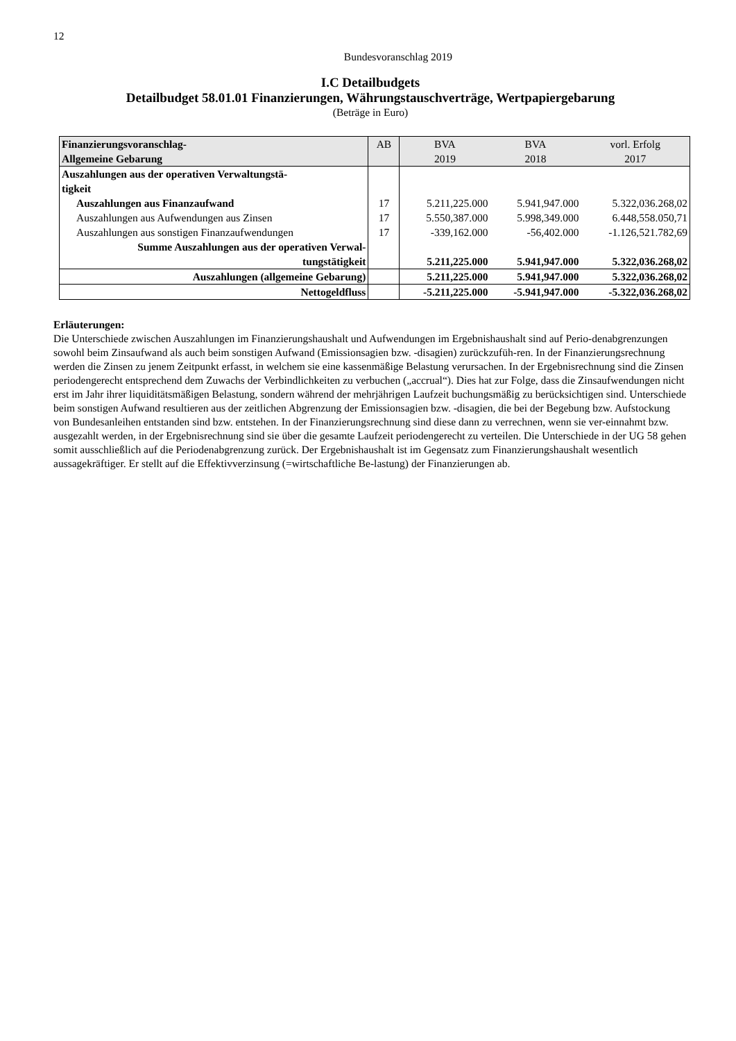12
Bundesvoranschlag 2019
I.C Detailbudgets
Detailbudget 58.01.01 Finanzierungen, Währungstauschverträge, Wertpapiergebarung
(Beträge in Euro)
| Finanzierungsvoranschlag- Allgemeine Gebarung | AB | BVA 2019 | BVA 2018 | vorl. Erfolg 2017 |
| --- | --- | --- | --- | --- |
| Auszahlungen aus der operativen Verwaltungstä- tigkeit | | | | |
| Auszahlungen aus Finanzaufwand | 17 | 5.211,225.000 | 5.941,947.000 | 5.322,036.268,02 |
| Auszahlungen aus Aufwendungen aus Zinsen | 17 | 5.550,387.000 | 5.998,349.000 | 6.448,558.050,71 |
| Auszahlungen aus sonstigen Finanzaufwendungen | 17 | -339,162.000 | -56,402.000 | -1.126,521.782,69 |
| Summe Auszahlungen aus der operativen Verwal- tungstätigkeit | | 5.211,225.000 | 5.941,947.000 | 5.322,036.268,02 |
| Auszahlungen (allgemeine Gebarung) | | 5.211,225.000 | 5.941,947.000 | 5.322,036.268,02 |
| Nettogeldfluss | | -5.211,225.000 | -5.941,947.000 | -5.322,036.268,02 |
Erläuterungen:
Die Unterschiede zwischen Auszahlungen im Finanzierungshaushalt und Aufwendungen im Ergebnishaushalt sind auf Perio-denabgrenzungen sowohl beim Zinsaufwand als auch beim sonstigen Aufwand (Emissionsagien bzw. -disagien) zurückzufüh-ren. In der Finanzierungsrechnung werden die Zinsen zu jenem Zeitpunkt erfasst, in welchem sie eine kassenmäßige Belastung verursachen. In der Ergebnisrechnung sind die Zinsen periodengerecht entsprechend dem Zuwachs der Verbindlichkeiten zu verbuchen („accrual“). Dies hat zur Folge, dass die Zinsaufwendungen nicht erst im Jahr ihrer liquiditätsmäßigen Belastung, sondern während der mehrjährigen Laufzeit buchungsmäßig zu berücksichtigen sind. Unterschiede beim sonstigen Aufwand resultieren aus der zeitlichen Abgrenzung der Emissionsagien bzw. -disagien, die bei der Begebung bzw. Aufstockung von Bundesanleihen entstanden sind bzw. entstehen. In der Finanzierungsrechnung sind diese dann zu verrechnen, wenn sie ver-einnahmt bzw. ausgezahlt werden, in der Ergebnisrechnung sind sie über die gesamte Laufzeit periodengerecht zu verteilen. Die Unterschiede in der UG 58 gehen somit ausschließlich auf die Periodenabgrenzung zurück. Der Ergebnishaushalt ist im Gegensatz zum Finanzierungshaushalt wesentlich aussagekräftiger. Er stellt auf die Effektivverzinsung (=wirtschaftliche Be-lastung) der Finanzierungen ab.